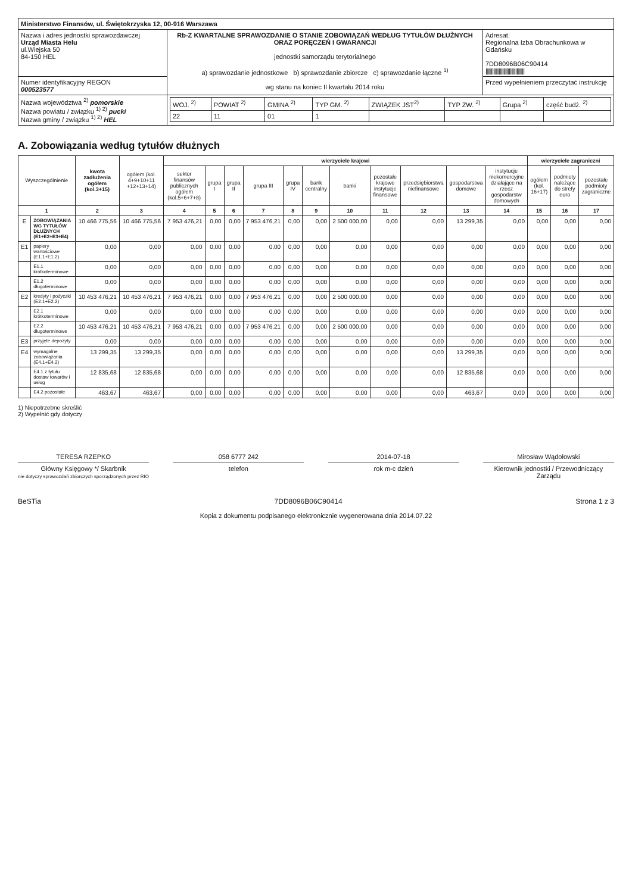| Ministerstwo Finansów, ul. Świętokrzyska 12, 00-916 Warszawa | | |
| Nazwa i adres jednostki sprawozdawczej Urząd Miasta Helu ul.Wiejska 50 84-150 HEL | Rb-Z KWARTALNE SPRAWOZDANIE O STANIE ZOBOWIĄZAŃ WEDŁUG TYTUŁÓW DŁUŻNYCH ORAZ PORĘCZEŃ I GWARANCJI jednostki samorządu terytorialnego a) sprawozdanie jednostkowe b) sprawozdanie zbiorcze c) sprawozdanie łączne <sup>1)</sup> wg stanu na koniec II kwartału 2014 roku | Adresat: Regionalna Izba Obrachunkowa w Gdańsku 7DD8096B06C90414 /////////////////////////////////// |
| Numer identyfikacyjny REGON 000523577 | | Przed wypełnieniem przeczytać instrukcję |
| Nazwa województwa <sup>2)</sup> pomorskie Nazwa powiatu / związku <sup>1) 2)</sup> pucki Nazwa gminy / związku <sup>1) 2)</sup> HEL | / WOJ. <sup>2)</sup> / POWIAT <sup>2)</sup> / GMINA <sup>2)</sup> / TYP GM. <sup>2)</sup> / ZWIĄZEK JST<sup>2)</sup> / TYP ZW. <sup>2)</sup> / Grupa <sup>2)</sup> / część budż. <sup>2)</sup> / / 22 / 11 / 01 / 1 / / / / / | |
A. Zobowiązania według tytułów dłużnych
| Wyszczególnienie | | kwota zadłużenia ogółem (kol.3+15) | ogółem (kol. 4+9+10+11 +12+13+14) | wierzyciele krajowi | | | | | | | | | | | wierzyciele zagraniczni | | |
| --- | --- | --- | --- | --- | --- | --- | --- | --- | --- | --- | --- | --- | --- | --- | --- | --- | --- |
| | | | | sektor finansów publicznych ogółem (kol.5+6+7+8) | grupa I | grupa II | grupa III | grupa IV | bank centralny | banki | pozostałe krajowe instytucje finansowe | przedsiębiorstwa niefinansowe | gospodarstwa domowe | instytucje niekomercyjne działające na rzecz gospodarstw domowych | ogółem (kol. 16+17) | podmioty należące do strefy euro | pozostałe podmioty zagraniczne |
| 1 | | 2 | 3 | 4 | 5 | 6 | 7 | 8 | 9 | 10 | 11 | 12 | 13 | 14 | 15 | 16 | 17 |
| E | ZOBOWIĄZANIA WG TYTUŁÓW DŁUŻNYCH (E1+E2+E3+E4) | 10 466 775,56 | 10 466 775,56 | 7 953 476,21 | 0,00 | 0,00 | 7 953 476,21 | 0,00 | 0,00 | 2 500 000,00 | 0,00 | 0,00 | 13 299,35 | 0,00 | 0,00 | 0,00 | 0,00 |
| E1 | papiery wartościowe (E1.1+E1.2) | 0,00 | 0,00 | 0,00 | 0,00 | 0,00 | 0,00 | 0,00 | 0,00 | 0,00 | 0,00 | 0,00 | 0,00 | 0,00 | 0,00 | 0,00 | 0,00 |
| | E1.1 krótkoterminowe | 0,00 | 0,00 | 0,00 | 0,00 | 0,00 | 0,00 | 0,00 | 0,00 | 0,00 | 0,00 | 0,00 | 0,00 | 0,00 | 0,00 | 0,00 | 0,00 |
| | E1.2 długoterminowe | 0,00 | 0,00 | 0,00 | 0,00 | 0,00 | 0,00 | 0,00 | 0,00 | 0,00 | 0,00 | 0,00 | 0,00 | 0,00 | 0,00 | 0,00 | 0,00 |
| E2 | kredyty i pożyczki (E2.1+E2.2) | 10 453 476,21 | 10 453 476,21 | 7 953 476,21 | 0,00 | 0,00 | 7 953 476,21 | 0,00 | 0,00 | 2 500 000,00 | 0,00 | 0,00 | 0,00 | 0,00 | 0,00 | 0,00 | 0,00 |
| | E2.1 krótkoterminowe | 0,00 | 0,00 | 0,00 | 0,00 | 0,00 | 0,00 | 0,00 | 0,00 | 0,00 | 0,00 | 0,00 | 0,00 | 0,00 | 0,00 | 0,00 | 0,00 |
| | E2.2 długoterminowe | 10 453 476,21 | 10 453 476,21 | 7 953 476,21 | 0,00 | 0,00 | 7 953 476,21 | 0,00 | 0,00 | 2 500 000,00 | 0,00 | 0,00 | 0,00 | 0,00 | 0,00 | 0,00 | 0,00 |
| E3 | przyjęte depozyty | 0,00 | 0,00 | 0,00 | 0,00 | 0,00 | 0,00 | 0,00 | 0,00 | 0,00 | 0,00 | 0,00 | 0,00 | 0,00 | 0,00 | 0,00 | 0,00 |
| E4 | wymagalne zobowiązania (E4.1+E4.2) | 13 299,35 | 13 299,35 | 0,00 | 0,00 | 0,00 | 0,00 | 0,00 | 0,00 | 0,00 | 0,00 | 0,00 | 13 299,35 | 0,00 | 0,00 | 0,00 | 0,00 |
| | E4.1 z tytułu dostaw towarów i usług | 12 835,68 | 12 835,68 | 0,00 | 0,00 | 0,00 | 0,00 | 0,00 | 0,00 | 0,00 | 0,00 | 0,00 | 12 835,68 | 0,00 | 0,00 | 0,00 | 0,00 |
| | E4.2 pozostałe | 463,67 | 463,67 | 0,00 | 0,00 | 0,00 | 0,00 | 0,00 | 0,00 | 0,00 | 0,00 | 0,00 | 463,67 | 0,00 | 0,00 | 0,00 | 0,00 |
1) Niepotrzebne skreślić
2) Wypełnić gdy dotyczy
TERESA RZEPKO 058 6777 242 2014-07-18 Mirosław Wądołowski
Główny Księgowy */ Skarbnik
nie dotyczy sprawozdań zbiorczych sporządzonych przez RIO
telefon rok m-c dzień Kierownik jednostki / Przewodniczący Zarządu
BeSTia 7DD8096B06C90414 Strona 1 z 3
Kopia z dokumentu podpisanego elektronicznie wygenerowana dnia 2014.07.22